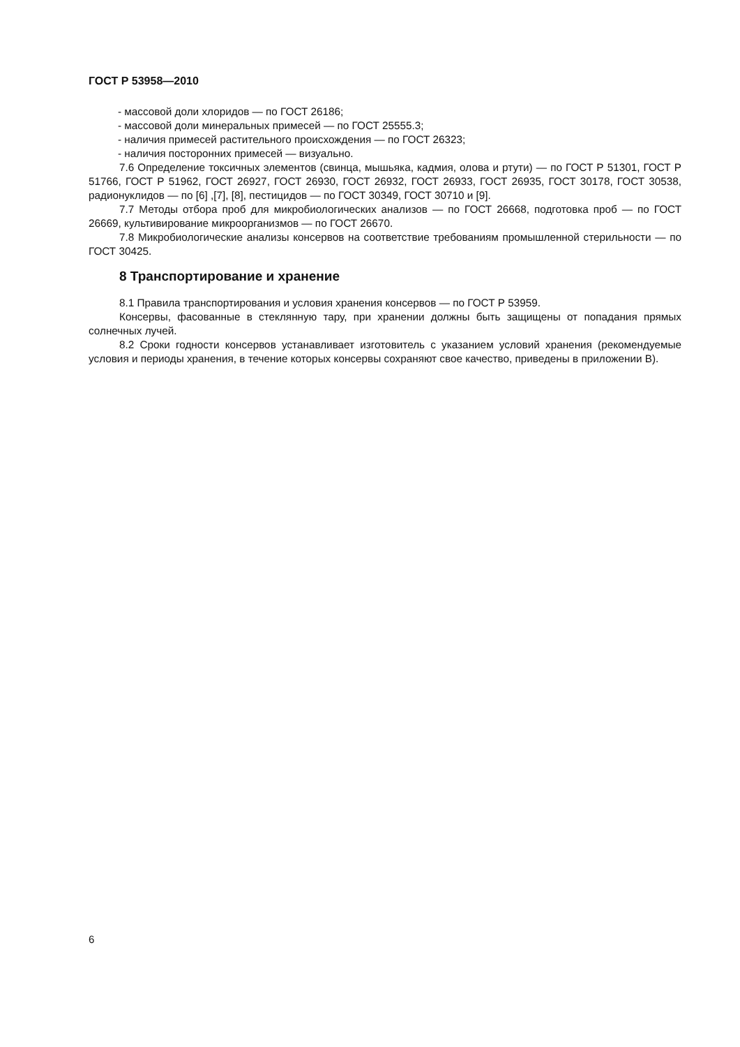ГОСТ Р 53958—2010
- массовой доли хлоридов — по ГОСТ 26186;
- массовой доли минеральных примесей — по ГОСТ 25555.3;
- наличия примесей растительного происхождения — по ГОСТ 26323;
- наличия посторонних примесей — визуально.
7.6 Определение токсичных элементов (свинца, мышьяка, кадмия, олова и ртути) — по ГОСТ Р 51301, ГОСТ Р 51766, ГОСТ Р 51962, ГОСТ 26927, ГОСТ 26930, ГОСТ 26932, ГОСТ 26933, ГОСТ 26935, ГОСТ 30178, ГОСТ 30538, радионуклидов — по [6] ,[7], [8], пестицидов — по ГОСТ 30349, ГОСТ 30710 и [9].
7.7 Методы отбора проб для микробиологических анализов — по ГОСТ 26668, подготовка проб — по ГОСТ 26669, культивирование микроорганизмов — по ГОСТ 26670.
7.8 Микробиологические анализы консервов на соответствие требованиям промышленной стерильности — по ГОСТ 30425.
8 Транспортирование и хранение
8.1 Правила транспортирования и условия хранения консервов — по ГОСТ Р 53959.
Консервы, фасованные в стеклянную тару, при хранении должны быть защищены от попадания прямых солнечных лучей.
8.2 Сроки годности консервов устанавливает изготовитель с указанием условий хранения (рекомендуемые условия и периоды хранения, в течение которых консервы сохраняют свое качество, приведены в приложении В).
6